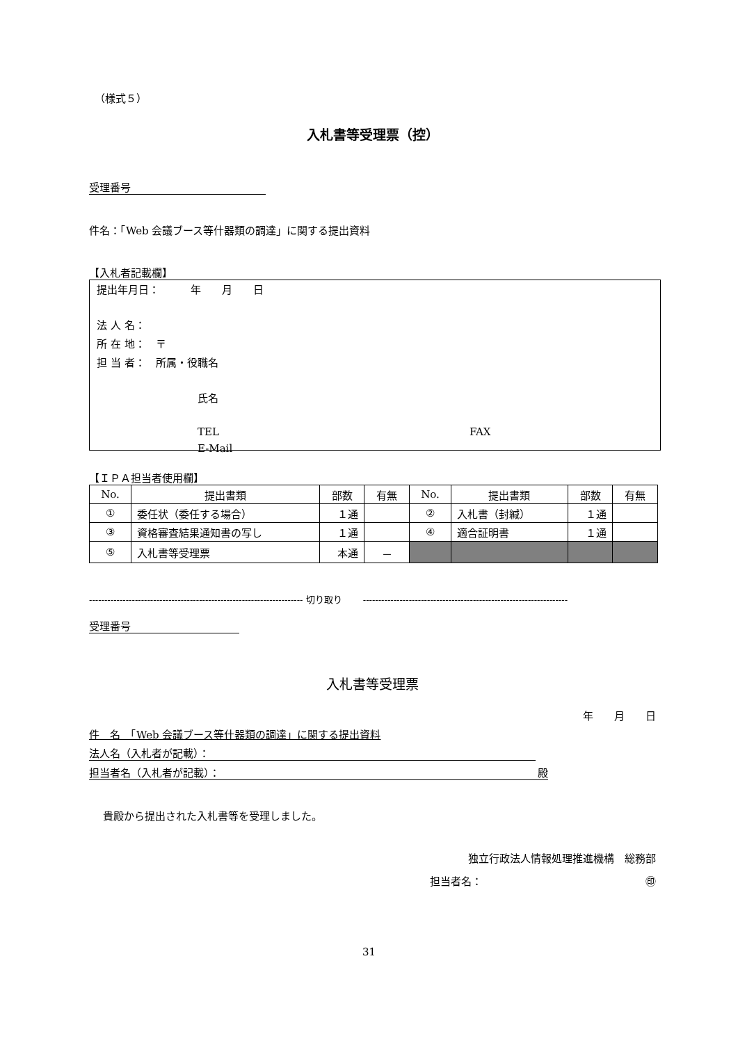（様式５）
入札書等受理票（控）
受理番号
件名：「Web 会議ブース等什器類の調達」に関する提出資料
【入札者記載欄】
提出年月日：　　　年　　月　　日
法 人 名：
所 在 地：　〒
担 当 者：　所属・役職名
氏名
TEL FAX
E-Mail
【ＩＰＡ担当者使用欄】
| No. | 提出書類 | 部数 | 有無 | No. | 提出書類 | 部数 | 有無 |
| ① | 委任状（委任する場合） | １通 | | ② | 入札書（封緘） | １通 | |
| ③ | 資格審査結果通知書の写し | １通 | | ④ | 適合証明書 | １通 | |
| ⑤ | 入札書等受理票 | 本通 | － | | | | |
---------------------------------------------------------------------- 切り取り　　 -------------------------------------------------------------------
受理番号
入札書等受理票
年　　月　　日
件　名　「Web 会議ブース等什器類の調達」に関する提出資料
法人名（入札者が記載）：
担当者名（入札者が記載）： 殿
貴殿から提出された入札書等を受理しました。
独立行政法人情報処理推進機構　総務部
担当者名： ㊞
31